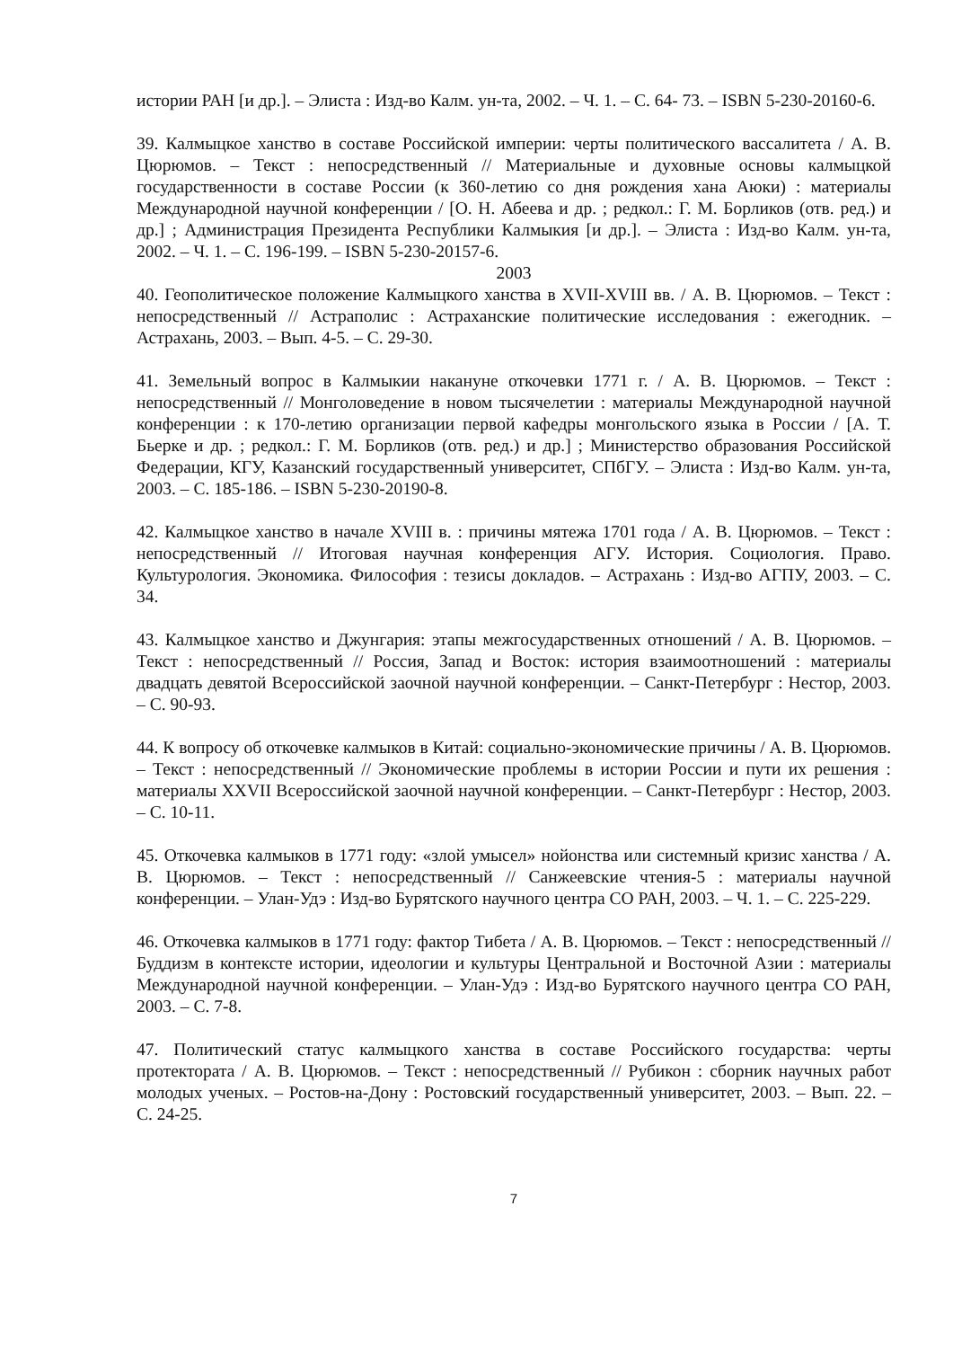истории РАН [и др.]. – Элиста : Изд-во Калм. ун-та, 2002. – Ч. 1. – С. 64- 73. – ISBN 5-230-20160-6.
39. Калмыцкое ханство в составе Российской империи: черты политического вассалитета / А. В. Цюрюмов. – Текст : непосредственный // Материальные и духовные основы калмыцкой государственности в составе России (к 360-летию со дня рождения хана Аюки) : материалы Международной научной конференции / [О. Н. Абеева и др. ; редкол.: Г. М. Борликов (отв. ред.) и др.] ; Администрация Президента Республики Калмыкия [и др.]. – Элиста : Изд-во Калм. ун-та, 2002. – Ч. 1. – С. 196-199. – ISBN 5-230-20157-6.
2003
40. Геополитическое положение Калмыцкого ханства в XVII-XVIII вв. / А. В. Цюрюмов. – Текст : непосредственный // Астраполис : Астраханские политические исследования : ежегодник. – Астрахань, 2003. – Вып. 4-5. – С. 29-30.
41. Земельный вопрос в Калмыкии накануне откочевки 1771 г. / А. В. Цюрюмов. – Текст : непосредственный // Монголоведение в новом тысячелетии : материалы Международной научной конференции : к 170-летию организации первой кафедры монгольского языка в России / [А. Т. Бьерке и др. ; редкол.: Г. М. Борликов (отв. ред.) и др.] ; Министерство образования Российской Федерации, КГУ, Казанский государственный университет, СПбГУ. – Элиста : Изд-во Калм. ун-та, 2003. – С. 185-186. – ISBN 5-230-20190-8.
42. Калмыцкое ханство в начале XVIII в. : причины мятежа 1701 года / А. В. Цюрюмов. – Текст : непосредственный // Итоговая научная конференция АГУ. История. Социология. Право. Культурология. Экономика. Философия : тезисы докладов. – Астрахань : Изд-во АГПУ, 2003. – С. 34.
43. Калмыцкое ханство и Джунгария: этапы межгосударственных отношений / А. В. Цюрюмов. – Текст : непосредственный // Россия, Запад и Восток: история взаимоотношений : материалы двадцать девятой Всероссийской заочной научной конференции. – Санкт-Петербург : Нестор, 2003. – С. 90-93.
44. К вопросу об откочевке калмыков в Китай: социально-экономические причины / А. В. Цюрюмов. – Текст : непосредственный // Экономические проблемы в истории России и пути их решения : материалы XXVII Всероссийской заочной научной конференции. – Санкт-Петербург : Нестор, 2003. – С. 10-11.
45. Откочевка калмыков в 1771 году: «злой умысел» нойонства или системный кризис ханства / А. В. Цюрюмов. – Текст : непосредственный // Санжеевские чтения-5 : материалы научной конференции. – Улан-Удэ : Изд-во Бурятского научного центра СО РАН, 2003. – Ч. 1. – С. 225-229.
46. Откочевка калмыков в 1771 году: фактор Тибета / А. В. Цюрюмов. – Текст : непосредственный // Буддизм в контексте истории, идеологии и культуры Центральной и Восточной Азии : материалы Международной научной конференции. – Улан-Удэ : Изд-во Бурятского научного центра СО РАН, 2003. – С. 7-8.
47. Политический статус калмыцкого ханства в составе Российского государства: черты протектората / А. В. Цюрюмов. – Текст : непосредственный // Рубикон : сборник научных работ молодых ученых. – Ростов-на-Дону : Ростовский государственный университет, 2003. – Вып. 22. – С. 24-25.
7